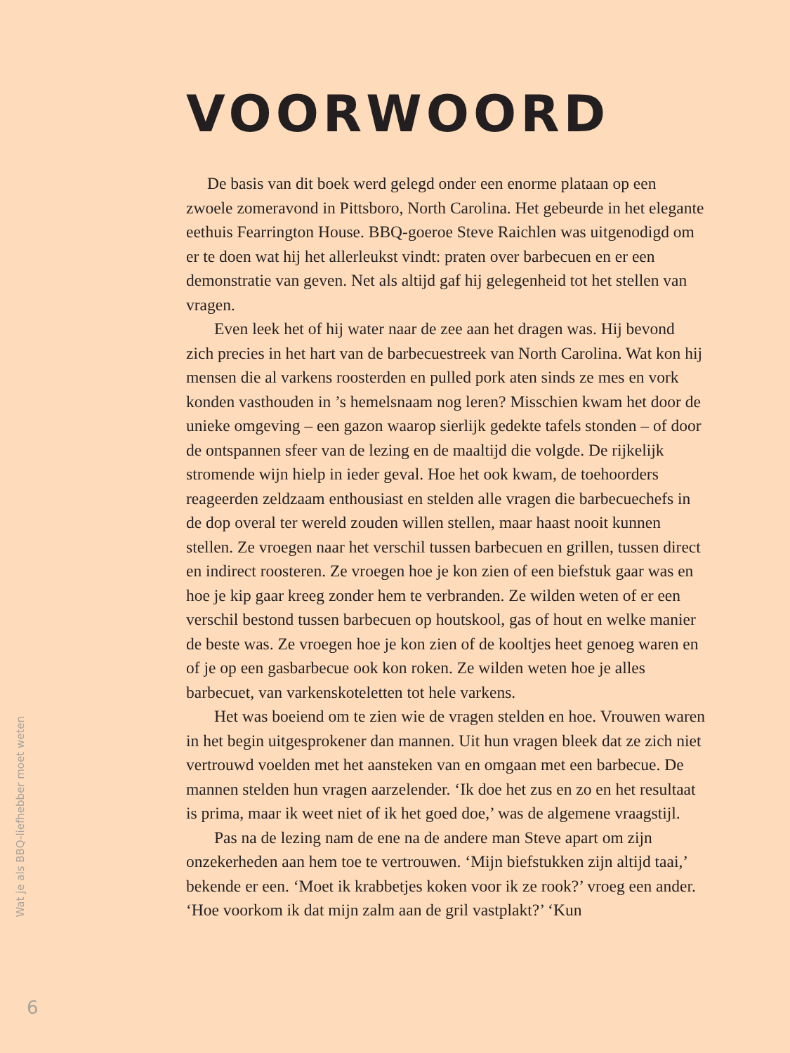VOORWOORD
De basis van dit boek werd gelegd onder een enorme plataan op een zwoele zomeravond in Pittsboro, North Carolina. Het gebeurde in het elegante eethuis Fearrington House. BBQ-goeroe Steve Raichlen was uitgenodigd om er te doen wat hij het allerleukst vindt: praten over barbecuen en er een demonstratie van geven. Net als altijd gaf hij gelegenheid tot het stellen van vragen.
Even leek het of hij water naar de zee aan het dragen was. Hij bevond zich precies in het hart van de barbecuestreek van North Carolina. Wat kon hij mensen die al varkens roosterden en pulled pork aten sinds ze mes en vork konden vasthouden in ’s hemelsnaam nog leren? Misschien kwam het door de unieke omgeving – een gazon waarop sierlijk gedekte tafels stonden – of door de ontspannen sfeer van de lezing en de maaltijd die volgde. De rijkelijk stromende wijn hielp in ieder geval. Hoe het ook kwam, de toehoorders reageerden zeldzaam enthousiast en stelden alle vragen die barbecuechefs in de dop overal ter wereld zouden willen stellen, maar haast nooit kunnen stellen. Ze vroegen naar het verschil tussen barbecuen en grillen, tussen direct en indirect roosteren. Ze vroegen hoe je kon zien of een biefstuk gaar was en hoe je kip gaar kreeg zonder hem te verbranden. Ze wilden weten of er een verschil bestond tussen barbecuen op houtskool, gas of hout en welke manier de beste was. Ze vroegen hoe je kon zien of de kooltjes heet genoeg waren en of je op een gasbarbecue ook kon roken. Ze wilden weten hoe je alles barbecuet, van varkenskoteletten tot hele varkens.
Het was boeiend om te zien wie de vragen stelden en hoe. Vrouwen waren in het begin uitgesprokener dan mannen. Uit hun vragen bleek dat ze zich niet vertrouwd voelden met het aansteken van en omgaan met een barbecue. De mannen stelden hun vragen aarzelender. ‘Ik doe het zus en zo en het resultaat is prima, maar ik weet niet of ik het goed doe,’ was de algemene vraagstijl.
Pas na de lezing nam de ene na de andere man Steve apart om zijn onzekerheden aan hem toe te vertrouwen. ‘Mijn biefstukken zijn altijd taai,’ bekende er een. ‘Moet ik krabbetjes koken voor ik ze rook?’ vroeg een ander. ‘Hoe voorkom ik dat mijn zalm aan de gril vastplakt?’ ‘Kun
Wat je als BBQ-liefhebber moet weten
6